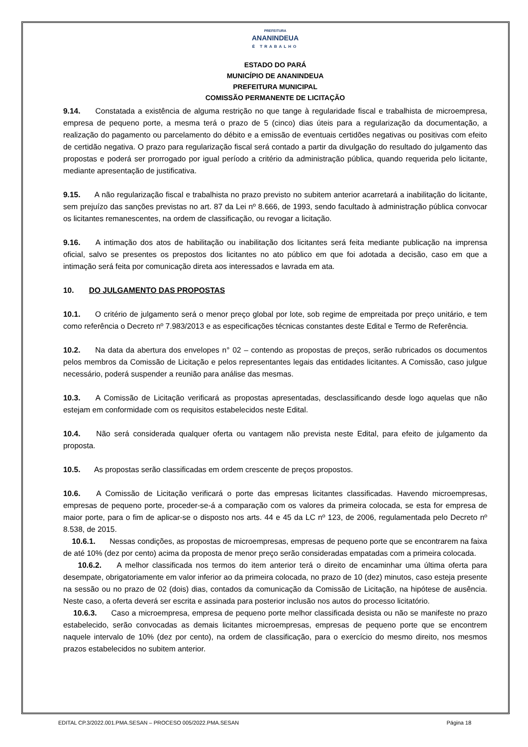PREFEITURA
ANANINDEUA
É TRABALHO
ESTADO DO PARÁ
MUNICÍPIO DE ANANINDEUA
PREFEITURA MUNICIPAL
COMISSÃO PERMANENTE DE LICITAÇÃO
9.14. Constatada a existência de alguma restrição no que tange à regularidade fiscal e trabalhista de microempresa, empresa de pequeno porte, a mesma terá o prazo de 5 (cinco) dias úteis para a regularização da documentação, a realização do pagamento ou parcelamento do débito e a emissão de eventuais certidões negativas ou positivas com efeito de certidão negativa. O prazo para regularização fiscal será contado a partir da divulgação do resultado do julgamento das propostas e poderá ser prorrogado por igual período a critério da administração pública, quando requerida pelo licitante, mediante apresentação de justificativa.
9.15. A não regularização fiscal e trabalhista no prazo previsto no subitem anterior acarretará a inabilitação do licitante, sem prejuízo das sanções previstas no art. 87 da Lei nº 8.666, de 1993, sendo facultado à administração pública convocar os licitantes remanescentes, na ordem de classificação, ou revogar a licitação.
9.16. A intimação dos atos de habilitação ou inabilitação dos licitantes será feita mediante publicação na imprensa oficial, salvo se presentes os prepostos dos licitantes no ato público em que foi adotada a decisão, caso em que a intimação será feita por comunicação direta aos interessados e lavrada em ata.
10. DO JULGAMENTO DAS PROPOSTAS
10.1. O critério de julgamento será o menor preço global por lote, sob regime de empreitada por preço unitário, e tem como referência o Decreto nº 7.983/2013 e as especificações técnicas constantes deste Edital e Termo de Referência.
10.2. Na data da abertura dos envelopes n° 02 – contendo as propostas de preços, serão rubricados os documentos pelos membros da Comissão de Licitação e pelos representantes legais das entidades licitantes. A Comissão, caso julgue necessário, poderá suspender a reunião para análise das mesmas.
10.3. A Comissão de Licitação verificará as propostas apresentadas, desclassificando desde logo aquelas que não estejam em conformidade com os requisitos estabelecidos neste Edital.
10.4. Não será considerada qualquer oferta ou vantagem não prevista neste Edital, para efeito de julgamento da proposta.
10.5. As propostas serão classificadas em ordem crescente de preços propostos.
10.6. A Comissão de Licitação verificará o porte das empresas licitantes classificadas. Havendo microempresas, empresas de pequeno porte, proceder-se-á a comparação com os valores da primeira colocada, se esta for empresa de maior porte, para o fim de aplicar-se o disposto nos arts. 44 e 45 da LC nº 123, de 2006, regulamentada pelo Decreto nº 8.538, de 2015.
10.6.1. Nessas condições, as propostas de microempresas, empresas de pequeno porte que se encontrarem na faixa de até 10% (dez por cento) acima da proposta de menor preço serão consideradas empatadas com a primeira colocada.
10.6.2. A melhor classificada nos termos do item anterior terá o direito de encaminhar uma última oferta para desempate, obrigatoriamente em valor inferior ao da primeira colocada, no prazo de 10 (dez) minutos, caso esteja presente na sessão ou no prazo de 02 (dois) dias, contados da comunicação da Comissão de Licitação, na hipótese de ausência. Neste caso, a oferta deverá ser escrita e assinada para posterior inclusão nos autos do processo licitatório.
10.6.3. Caso a microempresa, empresa de pequeno porte melhor classificada desista ou não se manifeste no prazo estabelecido, serão convocadas as demais licitantes microempresas, empresas de pequeno porte que se encontrem naquele intervalo de 10% (dez por cento), na ordem de classificação, para o exercício do mesmo direito, nos mesmos prazos estabelecidos no subitem anterior.
EDITAL CP.3/2022.001.PMA.SESAN – PROCESO 005/2022.PMA.SESAN Página 18